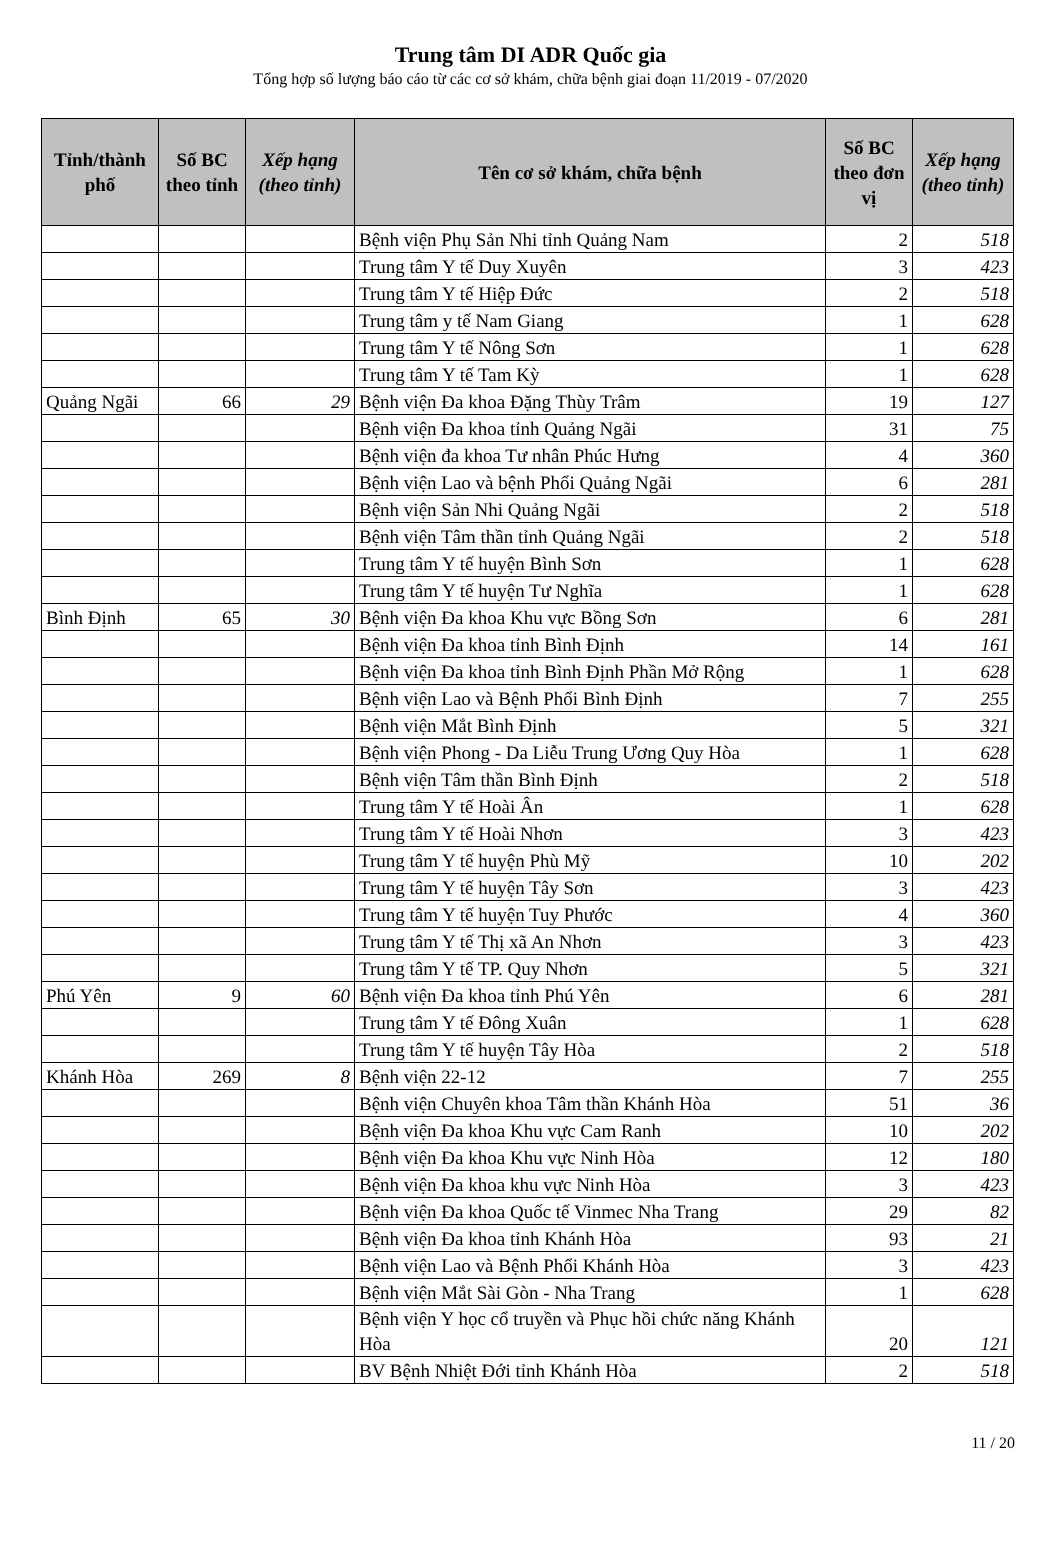Trung tâm DI ADR Quốc gia
Tổng hợp số lượng báo cáo từ các cơ sở khám, chữa bệnh giai đoạn 11/2019 - 07/2020
| Tỉnh/thành phố | Số BC theo tỉnh | Xếp hạng (theo tỉnh) | Tên cơ sở khám, chữa bệnh | Số BC theo đơn vị | Xếp hạng (theo tỉnh) |
| --- | --- | --- | --- | --- | --- |
| | | | Bệnh viện Phụ Sản Nhi tỉnh Quảng Nam | 2 | 518 |
| | | | Trung tâm Y tế Duy Xuyên | 3 | 423 |
| | | | Trung tâm Y tế Hiệp Đức | 2 | 518 |
| | | | Trung tâm y tế Nam Giang | 1 | 628 |
| | | | Trung tâm Y tế Nông Sơn | 1 | 628 |
| | | | Trung tâm Y tế Tam Kỳ | 1 | 628 |
| Quảng Ngãi | 66 | 29 | Bệnh viện Đa khoa Đặng Thùy Trâm | 19 | 127 |
| | | | Bệnh viện Đa khoa tỉnh Quảng Ngãi | 31 | 75 |
| | | | Bệnh viện đa khoa Tư nhân Phúc Hưng | 4 | 360 |
| | | | Bệnh viện Lao và bệnh Phổi Quảng Ngãi | 6 | 281 |
| | | | Bệnh viện Sản Nhi Quảng Ngãi | 2 | 518 |
| | | | Bệnh viện Tâm thần tỉnh Quảng Ngãi | 2 | 518 |
| | | | Trung tâm Y tế huyện Bình Sơn | 1 | 628 |
| | | | Trung tâm Y tế huyện Tư Nghĩa | 1 | 628 |
| Bình Định | 65 | 30 | Bệnh viện Đa khoa Khu vực Bồng Sơn | 6 | 281 |
| | | | Bệnh viện Đa khoa tỉnh Bình Định | 14 | 161 |
| | | | Bệnh viện Đa khoa tỉnh Bình Định Phần Mở Rộng | 1 | 628 |
| | | | Bệnh viện Lao và Bệnh Phổi Bình Định | 7 | 255 |
| | | | Bệnh viện Mắt Bình Định | 5 | 321 |
| | | | Bệnh viện Phong - Da Liễu Trung Ương Quy Hòa | 1 | 628 |
| | | | Bệnh viện Tâm thần Bình Định | 2 | 518 |
| | | | Trung tâm Y tế Hoài Ân | 1 | 628 |
| | | | Trung tâm Y tế Hoài Nhơn | 3 | 423 |
| | | | Trung tâm Y tế huyện Phù Mỹ | 10 | 202 |
| | | | Trung tâm Y tế huyện Tây Sơn | 3 | 423 |
| | | | Trung tâm Y tế huyện Tuy Phước | 4 | 360 |
| | | | Trung tâm Y tế Thị xã An Nhơn | 3 | 423 |
| | | | Trung tâm Y tế TP. Quy Nhơn | 5 | 321 |
| Phú Yên | 9 | 60 | Bệnh viện Đa khoa tỉnh Phú Yên | 6 | 281 |
| | | | Trung tâm Y tế Đông Xuân | 1 | 628 |
| | | | Trung tâm Y tế huyện Tây Hòa | 2 | 518 |
| Khánh Hòa | 269 | 8 | Bệnh viện 22-12 | 7 | 255 |
| | | | Bệnh viện Chuyên khoa Tâm thần Khánh Hòa | 51 | 36 |
| | | | Bệnh viện Đa khoa Khu vực Cam Ranh | 10 | 202 |
| | | | Bệnh viện Đa khoa Khu vực Ninh Hòa | 12 | 180 |
| | | | Bệnh viện Đa khoa khu vực Ninh Hòa | 3 | 423 |
| | | | Bệnh viện Đa khoa Quốc tế Vinmec Nha Trang | 29 | 82 |
| | | | Bệnh viện Đa khoa tỉnh Khánh Hòa | 93 | 21 |
| | | | Bệnh viện Lao và Bệnh Phổi Khánh Hòa | 3 | 423 |
| | | | Bệnh viện Mắt Sài Gòn - Nha Trang | 1 | 628 |
| | | | Bệnh viện Y học cổ truyền và Phục hồi chức năng Khánh Hòa | 20 | 121 |
| | | | BV Bệnh Nhiệt Đới tỉnh Khánh Hòa | 2 | 518 |
11 / 20